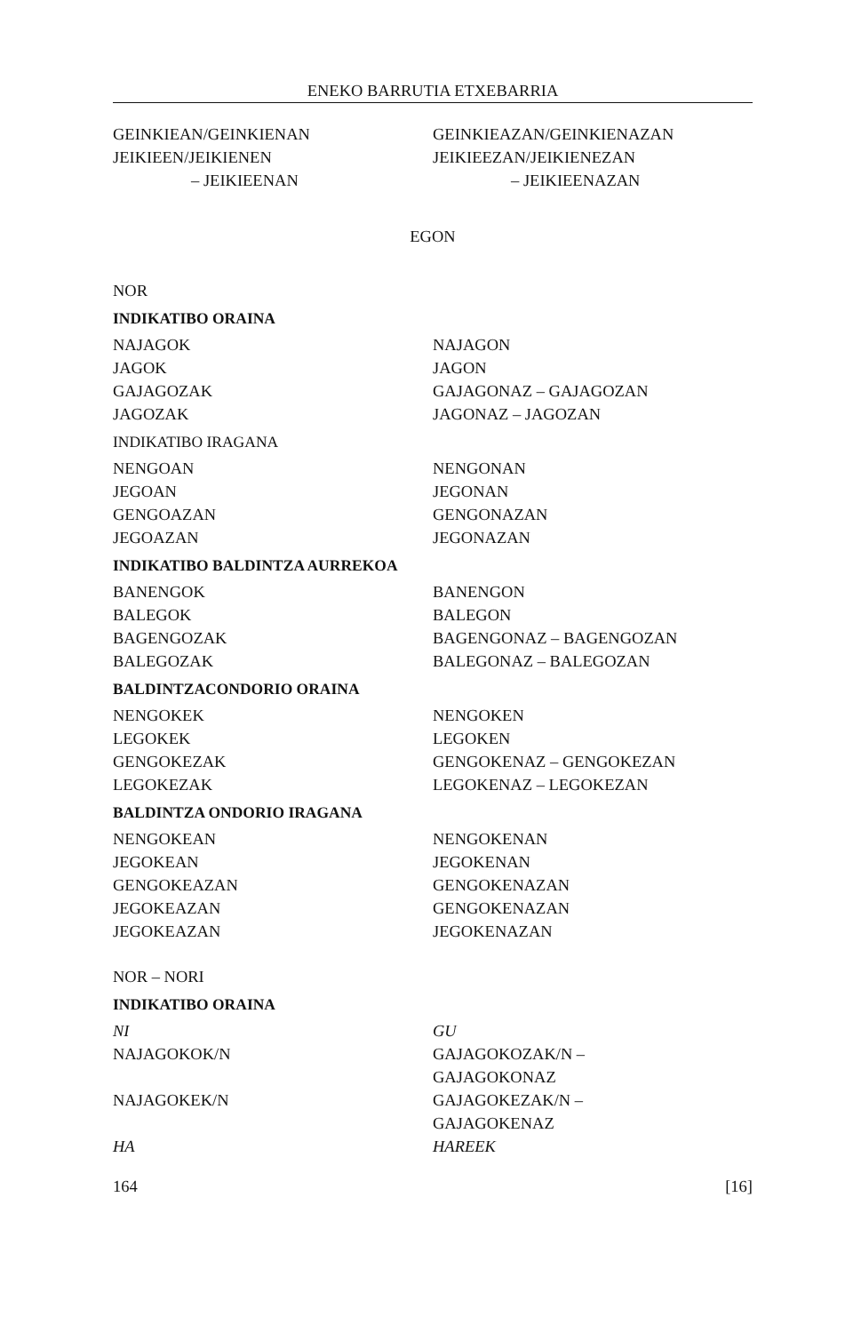ENEKO BARRUTIA ETXEBARRIA
| GEINKIEAN/GEINKIENAN | GEINKIEAZAN/GEINKIENAZAN |
| JEIKIEEN/JEIKIENEN | JEIKIEEZAN/JEIKIENEZAN |
| – JEIKIEENAN | – JEIKIEENAZAN |
EGON
NOR
INDIKATIBO ORAINA
| NAJAGOK | NAJAGON |
| JAGOK | JAGON |
| GAJAGOZAK | GAJAGONAZ – GAJAGOZAN |
| JAGOZAK | JAGONAZ – JAGOZAN |
INDIKATIBO IRAGANA
| NENGOAN | NENGONAN |
| JEGOAN | JEGONAN |
| GENGOAZAN | GENGONAZAN |
| JEGOAZAN | JEGONAZAN |
INDIKATIBO BALDINTZA AURREKOA
| BANENGOK | BANENGON |
| BALEGOK | BALEGON |
| BAGENGOZAK | BAGENGONAZ – BAGENGOZAN |
| BALEGOZAK | BALEGONAZ – BALEGOZAN |
BALDINTZACONDORIO ORAINA
| NENGOKEK | NENGOKEN |
| LEGOKEK | LEGOKEN |
| GENGOKEZAK | GENGOKENAZ – GENGOKEZAN |
| LEGOKEZAK | LEGOKENAZ – LEGOKEZAN |
BALDINTZA ONDORIO IRAGANA
| NENGOKEAN | NENGOKENAN |
| JEGOKEAN | JEGOKENAN |
| GENGOKEAZAN | GENGOKENAZAN |
| JEGOKEAZAN | GENGOKENAZAN |
| JEGOKEAZAN | JEGOKENAZAN |
NOR – NORI
INDIKATIBO ORAINA
| NI | GU |
| NAJAGOKOK/N | GAJAGOKOZAK/N – GAJAGOKONAZ |
| NAJAGOKEK/N | GAJAGOKEZAK/N – GAJAGOKENAZ |
| HA | HAREEK |
164 [16]